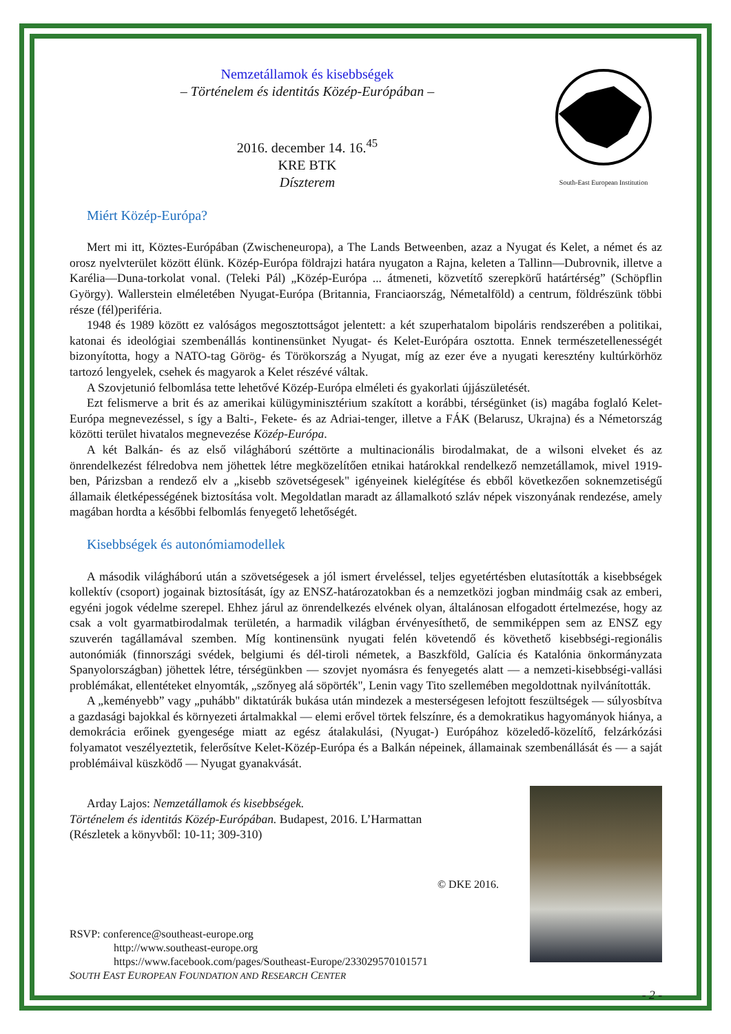Nemzetállamok és kisebbségek
– Történelem és identitás Közép-Európában –
2016. december 14. 16.<sup>45</sup>
KRE BTK
Díszterem
South-East European Institution
Miért Közép-Európa?
Mert mi itt, Köztes-Európában (Zwischeneuropa), a The Lands Betweenben, azaz a Nyugat és Kelet, a német és az orosz nyelvterület között élünk. Közép-Európa földrajzi határa nyugaton a Rajna, keleten a Tallinn—Dubrovnik, illetve a Karélia—Duna-torkolat vonal. (Teleki Pál) „Közép-Európa ... átmeneti, közvetítő szerepkörű határtérség” (Schöpflin György). Wallerstein elméletében Nyugat-Európa (Britannia, Franciaország, Németalföld) a centrum, földrészünk többi része (fél)periféria.
1948 és 1989 között ez valóságos megosztottságot jelentett: a két szuperhatalom bipoláris rendszerében a politikai, katonai és ideológiai szembenállás kontinensünket Nyugat- és Kelet-Európára osztotta. Ennek természetellenességét bizonyította, hogy a NATO-tag Görög- és Törökország a Nyugat, míg az ezer éve a nyugati keresztény kultúrkörhöz tartozó lengyelek, csehek és magyarok a Kelet részévé váltak.
A Szovjetunió felbomlása tette lehetővé Közép-Európa elméleti és gyakorlati újjászületését.
Ezt felismerve a brit és az amerikai külügyminisztérium szakított a korábbi, térségünket (is) magába foglaló Kelet-Európa megnevezéssel, s így a Balti-, Fekete- és az Adriai-tenger, illetve a FÁK (Belarusz, Ukrajna) és a Németország közötti terület hivatalos megnevezése Közép-Európa.
A két Balkán- és az első világháború széttörte a multinacionális birodalmakat, de a wilsoni elveket és az önrendelkezést félredobva nem jöhettek létre megközelítően etnikai határokkal rendelkező nemzetállamok, mivel 1919-ben, Párizsban a rendező elv a „kisebb szövetségesek" igényeinek kielégítése és ebből következően soknemzetiségű államaik életképességének biztosítása volt. Megoldatlan maradt az államalkotó szláv népek viszonyának rendezése, amely magában hordta a későbbi felbomlás fenyegető lehetőségét.
Kisebbségek és autonómiamodellek
A második világháború után a szövetségesek a jól ismert érveléssel, teljes egyetértésben elutasították a kisebbségek kollektív (csoport) jogainak biztosítását, így az ENSZ-határozatokban és a nemzetközi jogban mindmáig csak az emberi, egyéni jogok védelme szerepel. Ehhez járul az önrendelkezés elvének olyan, általánosan elfogadott értelmezése, hogy az csak a volt gyarmatbirodalmak területén, a harmadik világban érvényesíthető, de semmiképpen sem az ENSZ egy szuverén tagállamával szemben. Míg kontinensünk nyugati felén követendő és követhető kisebbségi-regionális autonómiák (finnországi svédek, belgiumi és dél-tiroli németek, a Baszkföld, Galícia és Katalónia önkormányzata Spanyolországban) jöhettek létre, térségünkben — szovjet nyomásra és fenyegetés alatt — a nemzeti-kisebbségi-vallási problémákat, ellentéteket elnyomták, „szőnyeg alá söpörték", Lenin vagy Tito szellemében megoldottnak nyilvánították.
A „keményebb” vagy „puhább" diktatúrák bukása után mindezek a mesterségesen lefojtott feszültségek — súlyosbítva a gazdasági bajokkal és környezeti ártalmakkal — elemi erővel törtek felszínre, és a demokratikus hagyományok hiánya, a demokrácia erőinek gyengesége miatt az egész átalakulási, (Nyugat-) Európához közeledő-közelítő, felzárkózási folyamatot veszélyeztetik, felerősítve Kelet-Közép-Európa és a Balkán népeinek, államainak szembenállását és — a saját problémáival küszködő — Nyugat gyanakvását.
Arday Lajos: Nemzetállamok és kisebbségek.
Történelem és identitás Közép-Európában. Budapest, 2016. L’Harmattan
(Részletek a könyvből: 10-11; 309-310)
© DKE 2016.
RSVP: conference@southeast-europe.org
http://www.southeast-europe.org
https://www.facebook.com/pages/Southeast-Europe/233029570101571
SOUTH EAST EUROPEAN FOUNDATION AND RESEARCH CENTER
- 2 -